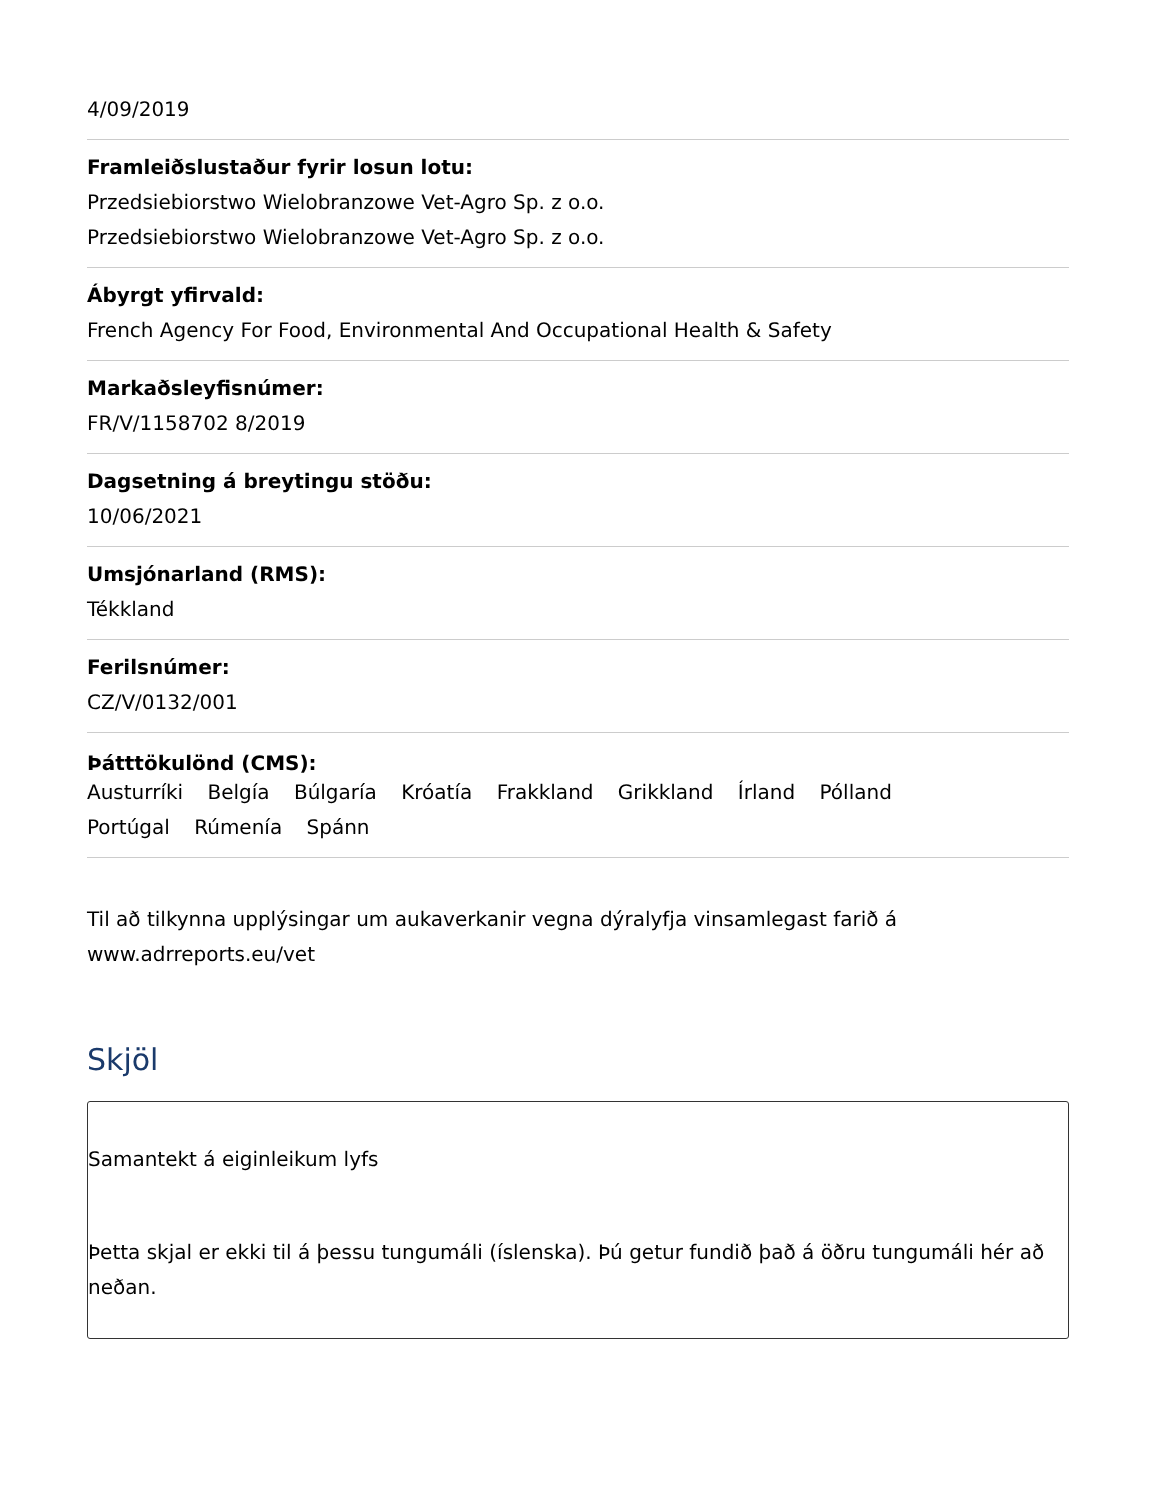4/09/2019
Framleiðslustaður fyrir losun lotu:
Przedsiebiorstwo Wielobranzowe Vet-Agro Sp. z o.o.
Przedsiebiorstwo Wielobranzowe Vet-Agro Sp. z o.o.
Ábyrgt yfirvald:
French Agency For Food, Environmental And Occupational Health & Safety
Markaðsleyfisnúmer:
FR/V/1158702 8/2019
Dagsetning á breytingu stöðu:
10/06/2021
Umsjónarland (RMS):
Tékkland
Ferilsnúmer:
CZ/V/0132/001
Þátttökulönd (CMS):
Austurríki Belgía Búlgaría Króatía Frakkland Grikkland Írland Pólland
Portúgal Rúmenía Spánn
Til að tilkynna upplýsingar um aukaverkanir vegna dýralyfja vinsamlegast farið á www.adrreports.eu/vet
Skjöl
Samantekt á eiginleikum lyfs
Þetta skjal er ekki til á þessu tungumáli (íslenska). Þú getur fundið það á öðru tungumáli hér að neðan.